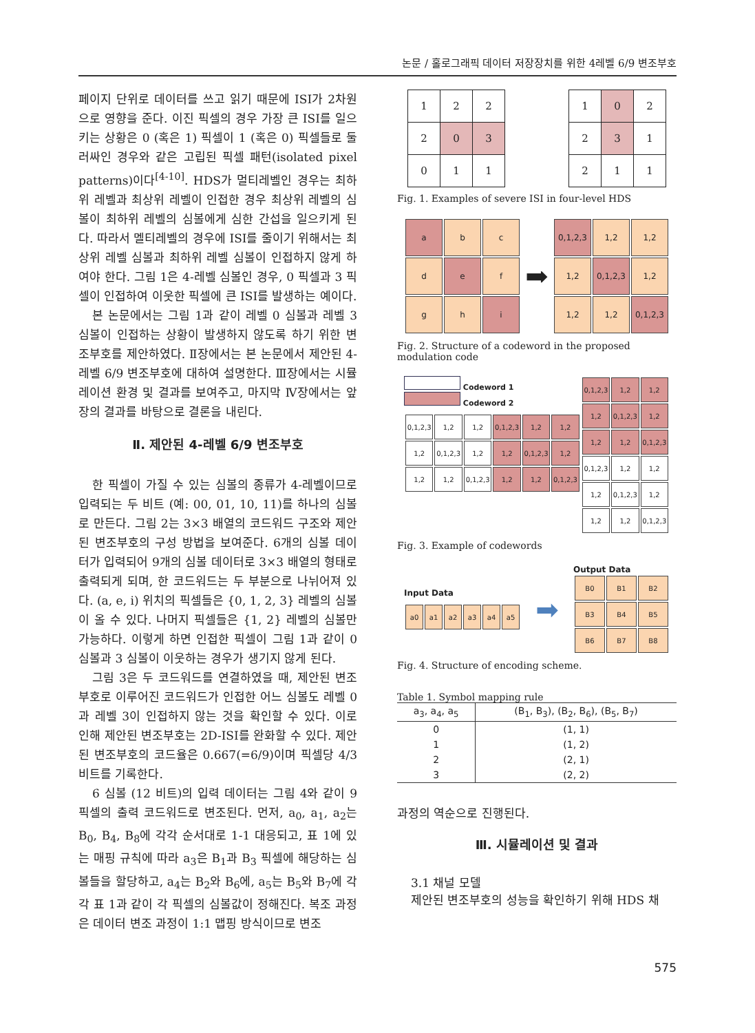논문 / 홀로그래픽 데이터 저장장치를 위한 4레벨 6/9 변조부호
페이지 단위로 데이터를 쓰고 읽기 때문에 ISI가 2차원으로 영향을 준다. 이진 픽셀의 경우 가장 큰 ISI를 일으키는 상황은 0 (혹은 1) 픽셀이 1 (혹은 0) 픽셀들로 둘러싸인 경우와 같은 고립된 픽셀 패턴(isolated pixel patterns)이다<sup>[4-10]</sup>. HDS가 멀티레벨인 경우는 최하위 레벨과 최상위 레벨이 인접한 경우 최상위 레벨의 심볼이 최하위 레벨의 심볼에게 심한 간섭을 일으키게 된다. 따라서 멜티레벨의 경우에 ISI를 줄이기 위해서는 최상위 레벨 심볼과 최하위 레벨 심볼이 인접하지 않게 하여야 한다. 그림 1은 4-레벨 심볼인 경우, 0 픽셀과 3 픽셀이 인접하여 이웃한 픽셀에 큰 ISI를 발생하는 예이다.
본 논문에서는 그림 1과 같이 레벨 0 심볼과 레벨 3 심볼이 인접하는 상황이 발생하지 않도록 하기 위한 변조부호를 제안하였다. Ⅱ장에서는 본 논문에서 제안된 4-레벨 6/9 변조부호에 대하여 설명한다. Ⅲ장에서는 시뮬레이션 환경 및 결과를 보여주고, 마지막 Ⅳ장에서는 앞 장의 결과를 바탕으로 결론을 내린다.
Ⅱ. 제안된 4-레벨 6/9 변조부호
한 픽셀이 가질 수 있는 심볼의 종류가 4-레벨이므로 입력되는 두 비트 (예: 00, 01, 10, 11)를 하나의 심볼로 만든다. 그림 2는 3×3 배열의 코드워드 구조와 제안된 변조부호의 구성 방법을 보여준다. 6개의 심볼 데이터가 입력되어 9개의 심볼 데이터로 3×3 배열의 형태로 출력되게 되며, 한 코드워드는 두 부분으로 나뉘어져 있다. (a, e, i) 위치의 픽셀들은 {0, 1, 2, 3} 레벨의 심볼이 올 수 있다. 나머지 픽셀들은 {1, 2} 레벨의 심볼만 가능하다. 이렇게 하면 인접한 픽셀이 그림 1과 같이 0 심볼과 3 심볼이 이웃하는 경우가 생기지 않게 된다.
그림 3은 두 코드워드를 연결하였을 때, 제안된 변조부호로 이루어진 코드워드가 인접한 어느 심볼도 레벨 0과 레벨 3이 인접하지 않는 것을 확인할 수 있다. 이로 인해 제안된 변조부호는 2D-ISI를 완화할 수 있다. 제안된 변조부호의 코드율은 0.667(=6/9)이며 픽셀당 4/3비트를 기록한다.
6 심볼 (12 비트)의 입력 데이터는 그림 4와 같이 9 픽셀의 출력 코드워드로 변조된다. 먼저, a<sub>0</sub>, a<sub>1</sub>, a<sub>2</sub>는 B<sub>0</sub>, B<sub>4</sub>, B<sub>8</sub>에 각각 순서대로 1-1 대응되고, 표 1에 있는 매핑 규칙에 따라 a<sub>3</sub>은 B<sub>1</sub>과 B<sub>3</sub> 픽셀에 해당하는 심볼들을 할당하고, a<sub>4</sub>는 B<sub>2</sub>와 B<sub>6</sub>에, a<sub>5</sub>는 B<sub>5</sub>와 B<sub>7</sub>에 각각 표 1과 같이 각 픽셀의 심볼값이 정해진다. 복조 과정은 데이터 변조 과정이 1:1 맵핑 방식이므로 변조
| 1 | 2 | 2 |
| 2 | 0 | 3 |
| 0 | 1 | 1 |
| 1 | 0 | 2 |
| 2 | 3 | 1 |
| 2 | 1 | 1 |
Fig. 1. Examples of severe ISI in four-level HDS
| a | b | c |
| d | e | f |
| g | h | i |
➡
| 0,1,2,3 | 1,2 | 1,2 |
| 1,2 | 0,1,2,3 | 1,2 |
| 1,2 | 1,2 | 0,1,2,3 |
Fig. 2. Structure of a codeword in the proposed modulation code
Codeword 1
Codeword 2
| 0,1,2,3 | 1,2 | 1,2 | 0,1,2,3 | 1,2 | 1,2 |
| 1,2 | 0,1,2,3 | 1,2 | 1,2 | 0,1,2,3 | 1,2 |
| 1,2 | 1,2 | 0,1,2,3 | 1,2 | 1,2 | 0,1,2,3 |
| 0,1,2,3 | 1,2 | 1,2 |
| 1,2 | 0,1,2,3 | 1,2 |
| 1,2 | 1,2 | 0,1,2,3 |
| 0,1,2,3 | 1,2 | 1,2 |
| 1,2 | 0,1,2,3 | 1,2 |
| 1,2 | 1,2 | 0,1,2,3 |
Fig. 3. Example of codewords
Input Data
| a0 | a1 | a2 | a3 | a4 | a5 |
➡
Output Data
| B0 | B1 | B2 |
| B3 | B4 | B5 |
| B6 | B7 | B8 |
Fig. 4. Structure of encoding scheme.
Table 1. Symbol mapping rule
| a<sub>3</sub>, a<sub>4</sub>, a<sub>5</sub> | (B<sub>1</sub>, B<sub>3</sub>), (B<sub>2</sub>, B<sub>6</sub>), (B<sub>5</sub>, B<sub>7</sub>) |
| --- | --- |
| 0 | (1, 1) |
| 1 | (1, 2) |
| 2 | (2, 1) |
| 3 | (2, 2) |
과정의 역순으로 진행된다.
Ⅲ. 시뮬레이션 및 결과
3.1 채널 모델
제안된 변조부호의 성능을 확인하기 위해 HDS 채
575